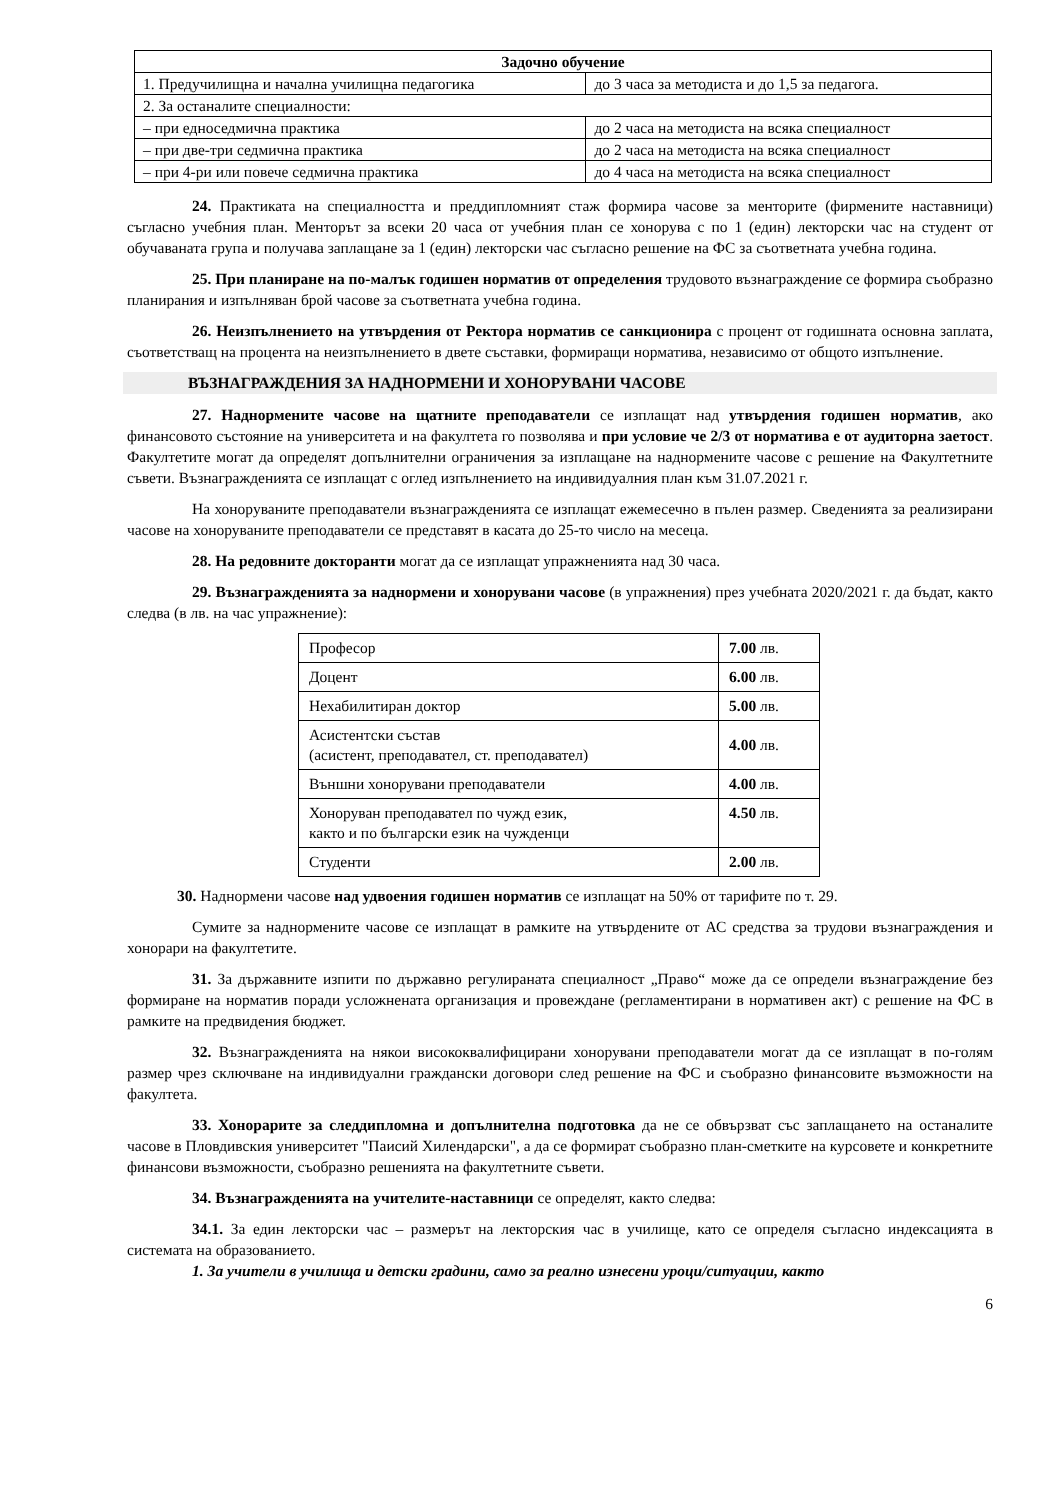| Задочно обучение | |
| --- | --- |
| 1. Предучилищна и начална училищна педагогика | до 3 часа за методиста и до 1,5 за педагога. |
| 2. За останалите специалности: | |
| – при едноседмична практика | до 2 часа на методиста на всяка специалност |
| – при две-три седмична практика | до 2 часа на методиста на всяка специалност |
| – при 4-ри или повече седмична практика | до 4 часа на методиста на всяка специалност |
24. Практиката на специалността и преддипломният стаж формира часове за менторите (фирмените наставници) съгласно учебния план. Менторът за всеки 20 часа от учебния план се хонорува с по 1 (един) лекторски час на студент от обучаваната група и получава заплащане за 1 (един) лекторски час съгласно решение на ФС за съответната учебна година.
25. При планиране на по-малък годишен норматив от определения трудовото възнаграждение се формира съобразно планирания и изпълняван брой часове за съответната учебна година.
26. Неизпълнението на утвърдения от Ректора норматив се санкционира с процент от годишната основна заплата, съответстващ на процента на неизпълнението в двете съставки, формиращи норматива, независимо от общото изпълнение.
ВЪЗНАГРАЖДЕНИЯ ЗА НАДНОРМЕНИ И ХОНОРУВАНИ ЧАСОВЕ
27. Наднормените часове на щатните преподаватели се изплащат над утвърдения годишен норматив, ако финансовото състояние на университета и на факултета го позволява и при условие че 2/3 от норматива е от аудиторна заетост. Факултетите могат да определят допълнителни ограничения за изплащане на наднормените часове с решение на Факултетните съвети. Възнагражденията се изплащат с оглед изпълнението на индивидуалния план към 31.07.2021 г.
На хоноруваните преподаватели възнагражденията се изплащат ежемесечно в пълен размер. Сведенията за реализирани часове на хоноруваните преподаватели се представят в касата до 25-то число на месеца.
28. На редовните докторанти могат да се изплащат упражненията над 30 часа.
29. Възнагражденията за наднормени и хонорувани часове (в упражнения) през учебната 2020/2021 г. да бъдат, както следва (в лв. на час упражнение):
| Професор | 7.00 лв. |
| Доцент | 6.00 лв. |
| Нехабилитиран доктор | 5.00 лв. |
| Асистентски състав (асистент, преподавател, ст. преподавател) | 4.00 лв. |
| Външни хонорувани преподаватели | 4.00 лв. |
| Хоноруван преподавател по чужд език, както и по български език на чужденци | 4.50 лв. |
| Студенти | 2.00 лв. |
30. Наднормени часове над удвоения годишен норматив се изплащат на 50% от тарифите по т. 29.
Сумите за наднормените часове се изплащат в рамките на утвърдените от АС средства за трудови възнаграждения и хонорари на факултетите.
31. За държавните изпити по държавно регулираната специалност „Право“ може да се определи възнаграждение без формиране на норматив поради усложнената организация и провеждане (регламентирани в нормативен акт) с решение на ФС в рамките на предвидения бюджет.
32. Възнагражденията на някои висококвалифицирани хонорувани преподаватели могат да се изплащат в по-голям размер чрез сключване на индивидуални граждански договори след решение на ФС и съобразно финансовите възможности на факултета.
33. Хонорарите за следдипломна и допълнителна подготовка да не се обвързват със заплащането на останалите часове в Пловдивския университет "Паисий Хилендарски", а да се формират съобразно план-сметките на курсовете и конкретните финансови възможности, съобразно решенията на факултетните съвети.
34. Възнагражденията на учителите-наставници се определят, както следва:
34.1. За един лекторски час – размерът на лекторския час в училище, като се определя съгласно индексацията в системата на образованието.
1. За учители в училища и детски градини, само за реално изнесени уроци/ситуации, както
6